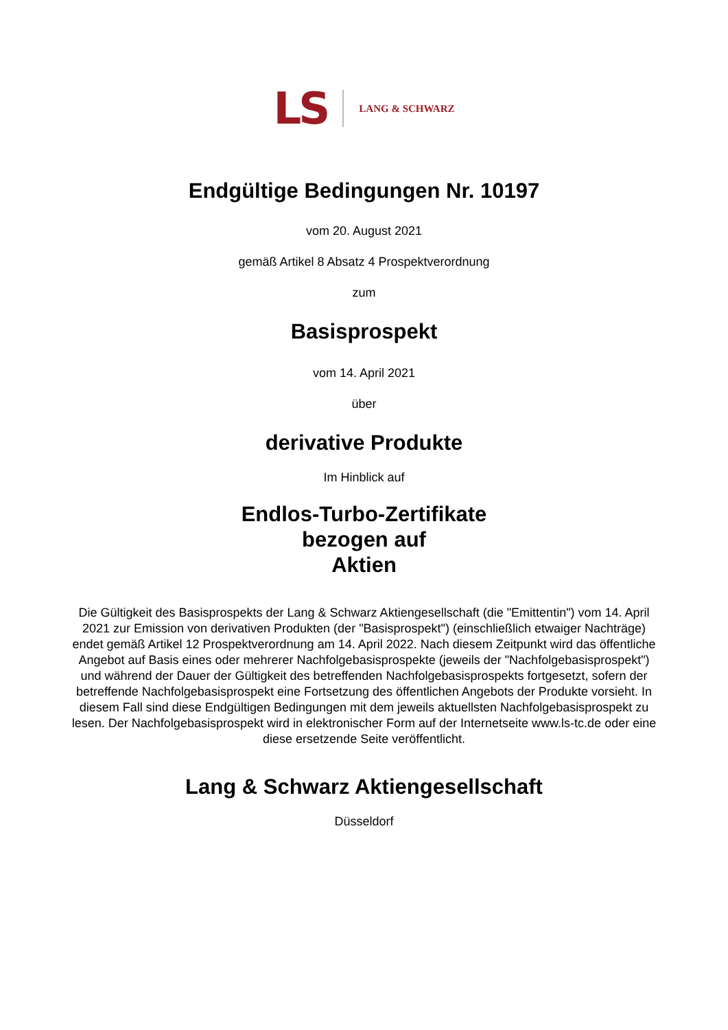LS LANG & SCHWARZ
Endgültige Bedingungen Nr. 10197
vom 20. August 2021
gemäß Artikel 8 Absatz 4 Prospektverordnung
zum
Basisprospekt
vom 14. April 2021
über
derivative Produkte
Im Hinblick auf
Endlos-Turbo-Zertifikate
bezogen auf
Aktien
Die Gültigkeit des Basisprospekts der Lang & Schwarz Aktiengesellschaft (die "Emittentin") vom 14. April 2021 zur Emission von derivativen Produkten (der "Basisprospekt") (einschließlich etwaiger Nachträge) endet gemäß Artikel 12 Prospektverordnung am 14. April 2022. Nach diesem Zeitpunkt wird das öffentliche Angebot auf Basis eines oder mehrerer Nachfolgebasisprospekte (jeweils der "Nachfolgebasisprospekt") und während der Dauer der Gültigkeit des betreffenden Nachfolgebasisprospekts fortgesetzt, sofern der betreffende Nachfolgebasisprospekt eine Fortsetzung des öffentlichen Angebots der Produkte vorsieht. In diesem Fall sind diese Endgültigen Bedingungen mit dem jeweils aktuellsten Nachfolgebasisprospekt zu lesen. Der Nachfolgebasisprospekt wird in elektronischer Form auf der Internetseite www.ls-tc.de oder eine diese ersetzende Seite veröffentlicht.
Lang & Schwarz Aktiengesellschaft
Düsseldorf